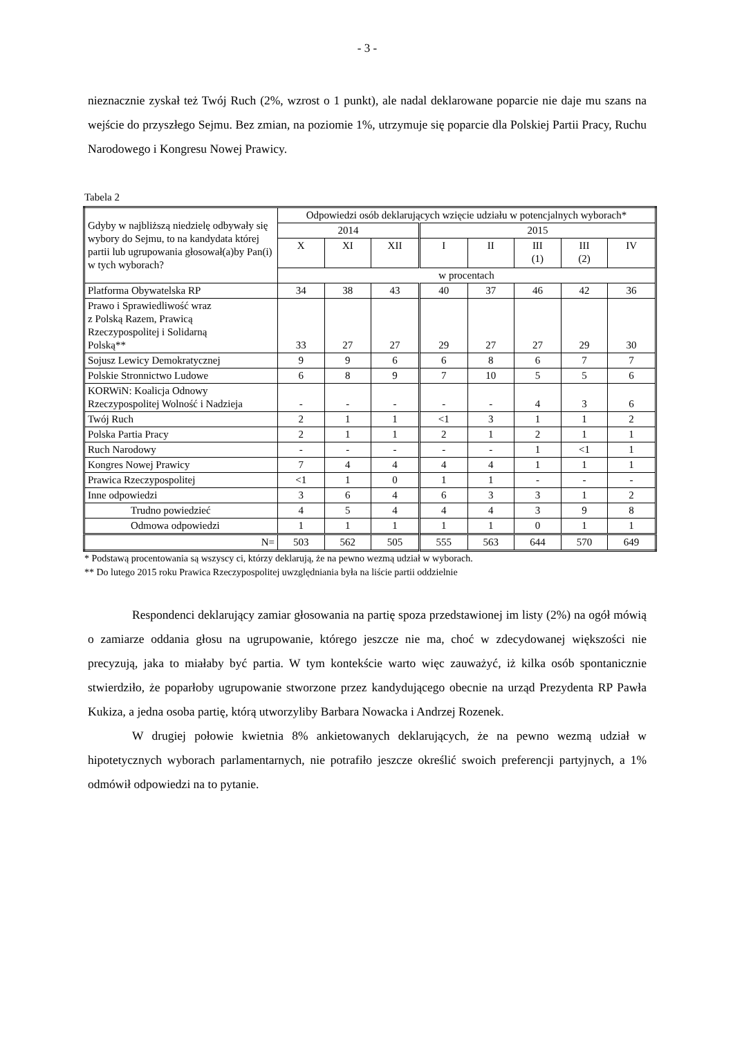- 3 -
nieznacznie zyskał też Twój Ruch (2%, wzrost o 1 punkt), ale nadal deklarowane poparcie nie daje mu szans na wejście do przyszłego Sejmu. Bez zmian, na poziomie 1%, utrzymuje się poparcie dla Polskiej Partii Pracy, Ruchu Narodowego i Kongresu Nowej Prawicy.
Tabela 2
| Gdyby w najbliższą niedzielę odbywały się wybory do Sejmu, to na kandydata której partii lub ugrupowania głosował(a)by Pan(i) w tych wyborach? | Odpowiedzi osób deklarujących wzięcie udziału w potencjalnych wyborach* | | | | | | | |
| | 2014 | | | 2015 | | | | |
| | X | XI | XII | I | II | III (1) | III (2) | IV |
| | w procentach | | | | | | | |
| Platforma Obywatelska RP | 34 | 38 | 43 | 40 | 37 | 46 | 42 | 36 |
| Prawo i Sprawiedliwość wraz z Polską Razem, Prawicą Rzeczypospolitej i Solidarną Polską** | 33 | 27 | 27 | 29 | 27 | 27 | 29 | 30 |
| Sojusz Lewicy Demokratycznej | 9 | 9 | 6 | 6 | 8 | 6 | 7 | 7 |
| Polskie Stronnictwo Ludowe | 6 | 8 | 9 | 7 | 10 | 5 | 5 | 6 |
| KORWiN: Koalicja Odnowy Rzeczypospolitej Wolność i Nadzieja | - | - | - | - | - | 4 | 3 | 6 |
| Twój Ruch | 2 | 1 | 1 | <1 | 3 | 1 | 1 | 2 |
| Polska Partia Pracy | 2 | 1 | 1 | 2 | 1 | 2 | 1 | 1 |
| Ruch Narodowy | - | - | - | - | - | 1 | <1 | 1 |
| Kongres Nowej Prawicy | 7 | 4 | 4 | 4 | 4 | 1 | 1 | 1 |
| Prawica Rzeczypospolitej | <1 | 1 | 0 | 1 | 1 | - | - | - |
| Inne odpowiedzi | 3 | 6 | 4 | 6 | 3 | 3 | 1 | 2 |
| Trudno powiedzieć | 4 | 5 | 4 | 4 | 4 | 3 | 9 | 8 |
| Odmowa odpowiedzi | 1 | 1 | 1 | 1 | 1 | 0 | 1 | 1 |
| N= | 503 | 562 | 505 | 555 | 563 | 644 | 570 | 649 |
* Podstawą procentowania są wszyscy ci, którzy deklarują, że na pewno wezmą udział w wyborach.
** Do lutego 2015 roku Prawica Rzeczypospolitej uwzględniania była na liście partii oddzielnie
Respondenci deklarujący zamiar głosowania na partię spoza przedstawionej im listy (2%) na ogół mówią o zamiarze oddania głosu na ugrupowanie, którego jeszcze nie ma, choć w zdecydowanej większości nie precyzują, jaka to miałaby być partia. W tym kontekście warto więc zauważyć, iż kilka osób spontanicznie stwierdziło, że poparłoby ugrupowanie stworzone przez kandydującego obecnie na urząd Prezydenta RP Pawła Kukiza, a jedna osoba partię, którą utworzyliby Barbara Nowacka i Andrzej Rozenek.
W drugiej połowie kwietnia 8% ankietowanych deklarujących, że na pewno wezmą udział w hipotetycznych wyborach parlamentarnych, nie potrafiło jeszcze określić swoich preferencji partyjnych, a 1% odmówił odpowiedzi na to pytanie.